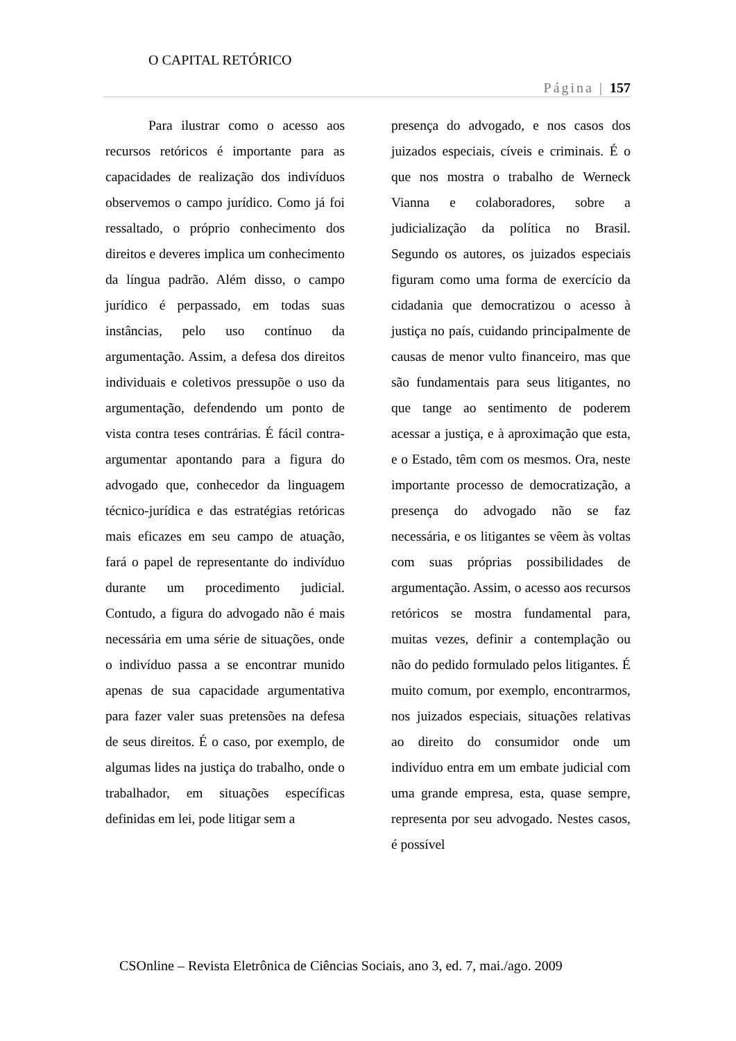O CAPITAL RETÓRICO
Página | 157
Para ilustrar como o acesso aos recursos retóricos é importante para as capacidades de realização dos indivíduos observemos o campo jurídico. Como já foi ressaltado, o próprio conhecimento dos direitos e deveres implica um conhecimento da língua padrão. Além disso, o campo jurídico é perpassado, em todas suas instâncias, pelo uso contínuo da argumentação. Assim, a defesa dos direitos individuais e coletivos pressupõe o uso da argumentação, defendendo um ponto de vista contra teses contrárias. É fácil contra-argumentar apontando para a figura do advogado que, conhecedor da linguagem técnico-jurídica e das estratégias retóricas mais eficazes em seu campo de atuação, fará o papel de representante do indivíduo durante um procedimento judicial. Contudo, a figura do advogado não é mais necessária em uma série de situações, onde o indivíduo passa a se encontrar munido apenas de sua capacidade argumentativa para fazer valer suas pretensões na defesa de seus direitos. É o caso, por exemplo, de algumas lides na justiça do trabalho, onde o trabalhador, em situações específicas definidas em lei, pode litigar sem a
presença do advogado, e nos casos dos juizados especiais, cíveis e criminais. É o que nos mostra o trabalho de Werneck Vianna e colaboradores, sobre a judicialização da política no Brasil. Segundo os autores, os juizados especiais figuram como uma forma de exercício da cidadania que democratizou o acesso à justiça no país, cuidando principalmente de causas de menor vulto financeiro, mas que são fundamentais para seus litigantes, no que tange ao sentimento de poderem acessar a justiça, e à aproximação que esta, e o Estado, têm com os mesmos. Ora, neste importante processo de democratização, a presença do advogado não se faz necessária, e os litigantes se vêem às voltas com suas próprias possibilidades de argumentação. Assim, o acesso aos recursos retóricos se mostra fundamental para, muitas vezes, definir a contemplação ou não do pedido formulado pelos litigantes. É muito comum, por exemplo, encontrarmos, nos juizados especiais, situações relativas ao direito do consumidor onde um indivíduo entra em um embate judicial com uma grande empresa, esta, quase sempre, representa por seu advogado. Nestes casos, é possível
CSOnline – Revista Eletrônica de Ciências Sociais, ano 3, ed. 7, mai./ago. 2009